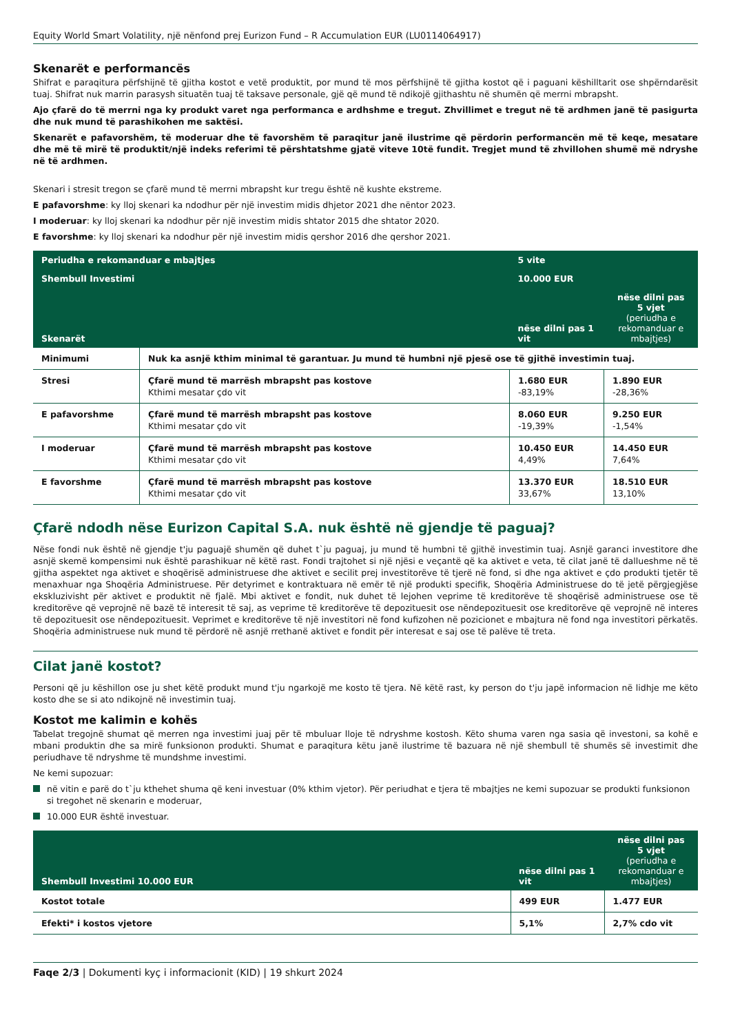Equity World Smart Volatility, një nënfond prej Eurizon Fund – R Accumulation EUR (LU0114064917)
Skenarët e performancës
Shifrat e paraqitura përfshijnë të gjitha kostot e vetë produktit, por mund të mos përfshijnë të gjitha kostot që i paguani këshilltarit ose shpërndarësit tuaj. Shifrat nuk marrin parasysh situatën tuaj të taksave personale, gjë që mund të ndikojë gjithashtu në shumën që merrni mbrapsht.
Ajo çfarë do të merrni nga ky produkt varet nga performanca e ardhshme e tregut. Zhvillimet e tregut në të ardhmen janë të pasigurta dhe nuk mund të parashikohen me saktësi.
Skenarët e pafavorshëm, të moderuar dhe të favorshëm të paraqitur janë ilustrime që përdorin performancën më të keqe, mesatare dhe më të mirë të produktit/një indeks referimi të përshtatshme gjatë viteve 10të fundit. Tregjet mund të zhvillohen shumë më ndryshe në të ardhmen.
Skenari i stresit tregon se çfarë mund të merrni mbrapsht kur tregu është në kushte ekstreme.
E pafavorshme: ky lloj skenari ka ndodhur për një investim midis dhjetor 2021 dhe nëntor 2023.
I moderuar: ky lloj skenari ka ndodhur për një investim midis shtator 2015 dhe shtator 2020.
E favorshme: ky lloj skenari ka ndodhur për një investim midis qershor 2016 dhe qershor 2021.
| Periudha e rekomanduar e mbajtjes | | 5 vite | |
| --- | --- | --- | --- |
| Shembull Investimi | | 10.000 EUR | |
| Skenarët | | nëse dilni pas 1 vit | nëse dilni pas 5 vjet (periudha e rekomanduar e mbajtjes) |
| Minimumi | Nuk ka asnjë kthim minimal të garantuar. Ju mund të humbni një pjesë ose të gjithë investimin tuaj. | | |
| Stresi | Çfarë mund të marrësh mbrapsht pas kostove Kthimi mesatar çdo vit | 1.680 EUR -83,19% | 1.890 EUR -28,36% |
| E pafavorshme | Çfarë mund të marrësh mbrapsht pas kostove Kthimi mesatar çdo vit | 8.060 EUR -19,39% | 9.250 EUR -1,54% |
| I moderuar | Çfarë mund të marrësh mbrapsht pas kostove Kthimi mesatar çdo vit | 10.450 EUR 4,49% | 14.450 EUR 7,64% |
| E favorshme | Çfarë mund të marrësh mbrapsht pas kostove Kthimi mesatar çdo vit | 13.370 EUR 33,67% | 18.510 EUR 13,10% |
Çfarë ndodh nëse Eurizon Capital S.A. nuk është në gjendje të paguaj?
Nëse fondi nuk është në gjendje t'ju paguajë shumën që duhet t`ju paguaj, ju mund të humbni të gjithë investimin tuaj. Asnjë garanci investitore dhe asnjë skemë kompensimi nuk është parashikuar në këtë rast. Fondi trajtohet si një njësi e veçantë që ka aktivet e veta, të cilat janë të dallueshme në të gjitha aspektet nga aktivet e shoqërisë administruese dhe aktivet e secilit prej investitorëve të tjerë në fond, si dhe nga aktivet e çdo produkti tjetër të menaxhuar nga Shoqëria Administruese. Për detyrimet e kontraktuara në emër të një produkti specifik, Shoqëria Administruese do të jetë përgjegjëse ekskluzivisht për aktivet e produktit në fjalë. Mbi aktivet e fondit, nuk duhet të lejohen veprime të kreditorëve të shoqërisë administruese ose të kreditorëve që veprojnë në bazë të interesit të saj, as veprime të kreditorëve të depozituesit ose nëndepozituesit ose kreditorëve që veprojnë në interes të depozituesit ose nëndepozituesit. Veprimet e kreditorëve të një investitori në fond kufizohen në pozicionet e mbajtura në fond nga investitori përkatës. Shoqëria administruese nuk mund të përdorë në asnjë rrethanë aktivet e fondit për interesat e saj ose të palëve të treta.
Cilat janë kostot?
Personi që ju këshillon ose ju shet këtë produkt mund t'ju ngarkojë me kosto të tjera. Në këtë rast, ky person do t'ju japë informacion në lidhje me këto kosto dhe se si ato ndikojnë në investimin tuaj.
Kostot me kalimin e kohës
Tabelat tregojnë shumat që merren nga investimi juaj për të mbuluar lloje të ndryshme kostosh. Këto shuma varen nga sasia që investoni, sa kohë e mbani produktin dhe sa mirë funksionon produkti. Shumat e paraqitura këtu janë ilustrime të bazuara në një shembull të shumës së investimit dhe periudhave të ndryshme të mundshme investimi.
Ne kemi supozuar:
në vitin e parë do t`ju kthehet shuma që keni investuar (0% kthim vjetor). Për periudhat e tjera të mbajtjes ne kemi supozuar se produkti funksionon si tregohet në skenarin e moderuar,
10.000 EUR është investuar.
| Shembull Investimi 10.000 EUR | nëse dilni pas 1 vit | nëse dilni pas 5 vjet (periudha e rekomanduar e mbajtjes) |
| --- | --- | --- |
| Kostot totale | 499 EUR | 1.477 EUR |
| Efekti* i kostos vjetore | 5,1% | 2,7% cdo vit |
Faqe 2/3 | Dokumenti kyç i informacionit (KID) | 19 shkurt 2024